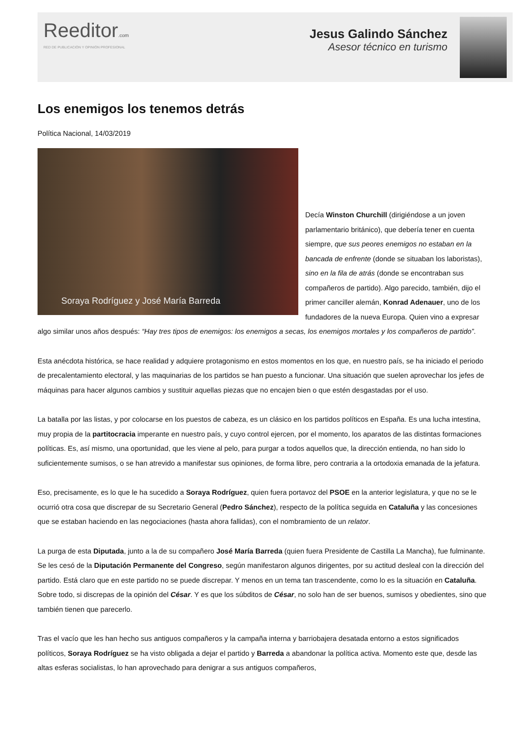Reeditor.com
RED DE PUBLICACIÓN Y OPINIÓN PROFESIONAL
Jesus Galindo Sánchez
Asesor técnico en turismo
Los enemigos los tenemos detrás
Política Nacional, 14/03/2019
Soraya Rodríguez y José María Barreda
Decía Winston Churchill (dirigiéndose a un joven parlamentario británico), que debería tener en cuenta siempre, que sus peores enemigos no estaban en la bancada de enfrente (donde se situaban los laboristas), sino en la fila de atrás (donde se encontraban sus compañeros de partido). Algo parecido, también, dijo el primer canciller alemán, Konrad Adenauer, uno de los fundadores de la nueva Europa. Quien vino a expresar algo similar unos años después: “Hay tres tipos de enemigos: los enemigos a secas, los enemigos mortales y los compañeros de partido”.
Esta anécdota histórica, se hace realidad y adquiere protagonismo en estos momentos en los que, en nuestro país, se ha iniciado el periodo de precalentamiento electoral, y las maquinarias de los partidos se han puesto a funcionar. Una situación que suelen aprovechar los jefes de máquinas para hacer algunos cambios y sustituir aquellas piezas que no encajen bien o que estén desgastadas por el uso.
La batalla por las listas, y por colocarse en los puestos de cabeza, es un clásico en los partidos políticos en España. Es una lucha intestina, muy propia de la partitocracia imperante en nuestro país, y cuyo control ejercen, por el momento, los aparatos de las distintas formaciones políticas. Es, así mismo, una oportunidad, que les viene al pelo, para purgar a todos aquellos que, la dirección entienda, no han sido lo suficientemente sumisos, o se han atrevido a manifestar sus opiniones, de forma libre, pero contraria a la ortodoxia emanada de la jefatura.
Eso, precisamente, es lo que le ha sucedido a Soraya Rodríguez, quien fuera portavoz del PSOE en la anterior legislatura, y que no se le ocurrió otra cosa que discrepar de su Secretario General (Pedro Sánchez), respecto de la política seguida en Cataluña y las concesiones que se estaban haciendo en las negociaciones (hasta ahora fallidas), con el nombramiento de un relator.
La purga de esta Diputada, junto a la de su compañero José María Barreda (quien fuera Presidente de Castilla La Mancha), fue fulminante. Se les cesó de la Diputación Permanente del Congreso, según manifestaron algunos dirigentes, por su actitud desleal con la dirección del partido. Está claro que en este partido no se puede discrepar. Y menos en un tema tan trascendente, como lo es la situación en Cataluña. Sobre todo, si discrepas de la opinión del César. Y es que los súbditos de César, no solo han de ser buenos, sumisos y obedientes, sino que también tienen que parecerlo.
Tras el vacío que les han hecho sus antiguos compañeros y la campaña interna y barriobajera desatada entorno a estos significados políticos, Soraya Rodríguez se ha visto obligada a dejar el partido y Barreda a abandonar la política activa. Momento este que, desde las altas esferas socialistas, lo han aprovechado para denigrar a sus antiguos compañeros,